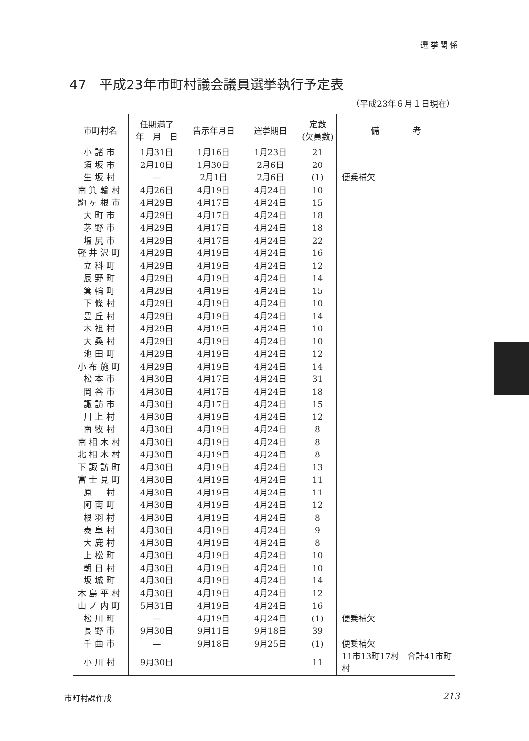選挙関係
47　平成23年市町村議会議員選挙執行予定表
（平成23年６月１日現在）
| 市町村名 | 任期満了 年 月 日 | 告示年月日 | 選挙期日 | 定数 (欠員数) | 備 考 |
| --- | --- | --- | --- | --- | --- |
| 小諸市 | 1月31日 | 1月16日 | 1月23日 | 21 | |
| 須坂市 | 2月10日 | 1月30日 | 2月6日 | 20 | |
| 生坂村 | — | 2月1日 | 2月6日 | (1) | 便乗補欠 |
| 南箕輪村 | 4月26日 | 4月19日 | 4月24日 | 10 | |
| 駒ヶ根市 | 4月29日 | 4月17日 | 4月24日 | 15 | |
| 大町市 | 4月29日 | 4月17日 | 4月24日 | 18 | |
| 茅野市 | 4月29日 | 4月17日 | 4月24日 | 18 | |
| 塩尻市 | 4月29日 | 4月17日 | 4月24日 | 22 | |
| 軽井沢町 | 4月29日 | 4月19日 | 4月24日 | 16 | |
| 立科町 | 4月29日 | 4月19日 | 4月24日 | 12 | |
| 辰野町 | 4月29日 | 4月19日 | 4月24日 | 14 | |
| 箕輪町 | 4月29日 | 4月19日 | 4月24日 | 15 | |
| 下條村 | 4月29日 | 4月19日 | 4月24日 | 10 | |
| 豊丘村 | 4月29日 | 4月19日 | 4月24日 | 14 | |
| 木祖村 | 4月29日 | 4月19日 | 4月24日 | 10 | |
| 大桑村 | 4月29日 | 4月19日 | 4月24日 | 10 | |
| 池田町 | 4月29日 | 4月19日 | 4月24日 | 12 | |
| 小布施町 | 4月29日 | 4月19日 | 4月24日 | 14 | |
| 松本市 | 4月30日 | 4月17日 | 4月24日 | 31 | |
| 岡谷市 | 4月30日 | 4月17日 | 4月24日 | 18 | |
| 諏訪市 | 4月30日 | 4月17日 | 4月24日 | 15 | |
| 川上村 | 4月30日 | 4月19日 | 4月24日 | 12 | |
| 南牧村 | 4月30日 | 4月19日 | 4月24日 | 8 | |
| 南相木村 | 4月30日 | 4月19日 | 4月24日 | 8 | |
| 北相木村 | 4月30日 | 4月19日 | 4月24日 | 8 | |
| 下諏訪町 | 4月30日 | 4月19日 | 4月24日 | 13 | |
| 富士見町 | 4月30日 | 4月19日 | 4月24日 | 11 | |
| 原 村 | 4月30日 | 4月19日 | 4月24日 | 11 | |
| 阿南町 | 4月30日 | 4月19日 | 4月24日 | 12 | |
| 根羽村 | 4月30日 | 4月19日 | 4月24日 | 8 | |
| 泰阜村 | 4月30日 | 4月19日 | 4月24日 | 9 | |
| 大鹿村 | 4月30日 | 4月19日 | 4月24日 | 8 | |
| 上松町 | 4月30日 | 4月19日 | 4月24日 | 10 | |
| 朝日村 | 4月30日 | 4月19日 | 4月24日 | 10 | |
| 坂城町 | 4月30日 | 4月19日 | 4月24日 | 14 | |
| 木島平村 | 4月30日 | 4月19日 | 4月24日 | 12 | |
| 山ノ内町 | 5月31日 | 4月19日 | 4月24日 | 16 | |
| 松川町 | — | 4月19日 | 4月24日 | (1) | 便乗補欠 |
| 長野市 | 9月30日 | 9月11日 | 9月18日 | 39 | |
| 千曲市 | — | 9月18日 | 9月25日 | (1) | 便乗補欠 |
| 小川村 | 9月30日 | | | 11 | 11市13町17村 合計41市町村 |
市町村課作成 213